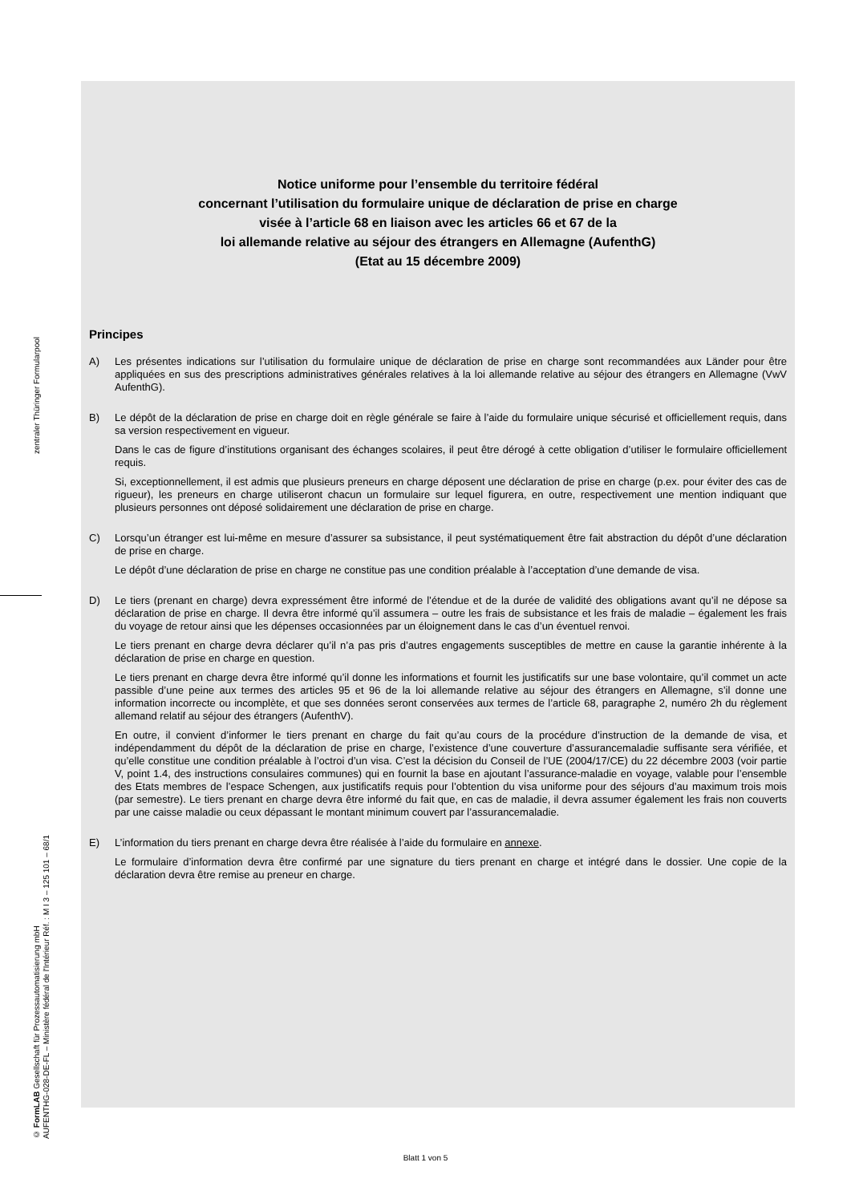zentraler Thüringer Formularpool
© FormLAB Gesellschaft für Prozessautomatisierung mbH
AUFENTHG-028-DE-FL – Ministère fédéral de l'Intérieur Réf. : M I 3 – 125 101 – 68/1
Notice uniforme pour l’ensemble du territoire fédéral
concernant l’utilisation du formulaire unique de déclaration de prise en charge
visée à l’article 68 en liaison avec les articles 66 et 67 de la
loi allemande relative au séjour des étrangers en Allemagne (AufenthG)
(Etat au 15 décembre 2009)
Principes
A) Les présentes indications sur l’utilisation du formulaire unique de déclaration de prise en charge sont recommandées aux Länder pour être appliquées en sus des prescriptions administratives générales relatives à la loi allemande relative au séjour des étrangers en Allemagne (VwV AufenthG).
B) Le dépôt de la déclaration de prise en charge doit en règle générale se faire à l’aide du formulaire unique sécurisé et officiellement requis, dans sa version respectivement en vigueur.
Dans le cas de figure d’institutions organisant des échanges scolaires, il peut être dérogé à cette obligation d’utiliser le formulaire officiellement requis.
Si, exceptionnellement, il est admis que plusieurs preneurs en charge déposent une déclaration de prise en charge (p.ex. pour éviter des cas de rigueur), les preneurs en charge utiliseront chacun un formulaire sur lequel figurera, en outre, respectivement une mention indiquant que plusieurs personnes ont déposé solidairement une déclaration de prise en charge.
C) Lorsqu’un étranger est lui-même en mesure d’assurer sa subsistance, il peut systématiquement être fait abstraction du dépôt d’une déclaration de prise en charge.
Le dépôt d’une déclaration de prise en charge ne constitue pas une condition préalable à l’acceptation d’une demande de visa.
D) Le tiers (prenant en charge) devra expressément être informé de l’étendue et de la durée de validité des obligations avant qu’il ne dépose sa déclaration de prise en charge. Il devra être informé qu’il assumera – outre les frais de subsistance et les frais de maladie – également les frais du voyage de retour ainsi que les dépenses occasionnées par un éloignement dans le cas d’un éventuel renvoi.
Le tiers prenant en charge devra déclarer qu’il n’a pas pris d’autres engagements susceptibles de mettre en cause la garantie inhérente à la déclaration de prise en charge en question.
Le tiers prenant en charge devra être informé qu’il donne les informations et fournit les justificatifs sur une base volontaire, qu’il commet un acte passible d’une peine aux termes des articles 95 et 96 de la loi allemande relative au séjour des étrangers en Allemagne, s’il donne une information incorrecte ou incomplète, et que ses données seront conservées aux termes de l’article 68, paragraphe 2, numéro 2h du règlement allemand relatif au séjour des étrangers (AufenthV).
En outre, il convient d’informer le tiers prenant en charge du fait qu’au cours de la procédure d’instruction de la demande de visa, et indépendamment du dépôt de la déclaration de prise en charge, l’existence d’une couverture d’assurancemaladie suffisante sera vérifiée, et qu’elle constitue une condition préalable à l’octroi d’un visa. C’est la décision du Conseil de l’UE (2004/17/CE) du 22 décembre 2003 (voir partie V, point 1.4, des instructions consulaires communes) qui en fournit la base en ajoutant l’assurance-maladie en voyage, valable pour l’ensemble des Etats membres de l’espace Schengen, aux justificatifs requis pour l’obtention du visa uniforme pour des séjours d’au maximum trois mois (par semestre). Le tiers prenant en charge devra être informé du fait que, en cas de maladie, il devra assumer également les frais non couverts par une caisse maladie ou ceux dépassant le montant minimum couvert par l’assurancemaladie.
E) L’information du tiers prenant en charge devra être réalisée à l’aide du formulaire en annexe.
Le formulaire d’information devra être confirmé par une signature du tiers prenant en charge et intégré dans le dossier. Une copie de la déclaration devra être remise au preneur en charge.
Blatt 1 von 5